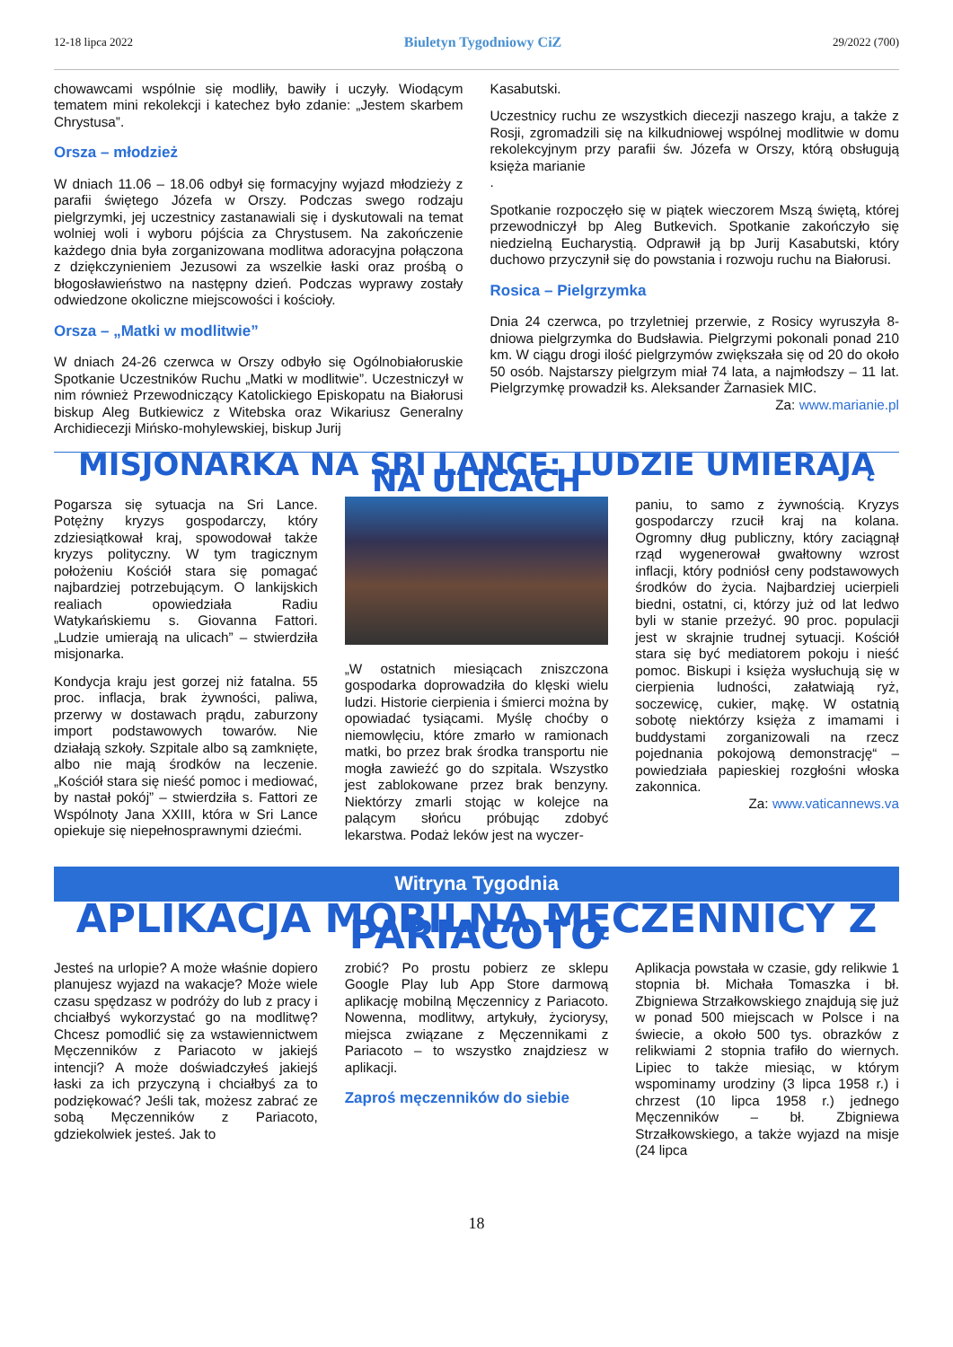12-18 lipca 2022 Biuletyn Tygodniowy CiZ 29/2022 (700)
chowawcami wspólnie się modliły, bawiły i uczyły. Wiodącym tematem mini rekolekcji i katechez było zdanie: „Jestem skarbem Chrystusa”.
Orsza – młodzież
W dniach 11.06 – 18.06 odbył się formacyjny wyjazd młodzieży z parafii świętego Józefa w Orszy. Podczas swego rodzaju pielgrzymki, jej uczestnicy zastanawiali się i dyskutowali na temat wolniej woli i wyboru pójścia za Chrystusem. Na zakończenie każdego dnia była zorganizowana modlitwa adoracyjna połączona z dziękczynieniem Jezusowi za wszelkie łaski oraz prośbą o błogosławieństwo na następny dzień. Podczas wyprawy zostały odwiedzone okoliczne miejscowości i kościoły.
Orsza – „Matki w modlitwie”
W dniach 24-26 czerwca w Orszy odbyło się Ogólnobiałoruskie Spotkanie Uczestników Ruchu „Matki w modlitwie”. Uczestniczył w nim również Przewodniczący Katolickiego Episkopatu na Białorusi biskup Aleg Butkiewicz z Witebska oraz Wikariusz Generalny Archidiecezji Mińsko-mohylewskiej, biskup Jurij
Kasabutski.
Uczestnicy ruchu ze wszystkich diecezji naszego kraju, a także z Rosji, zgromadzili się na kilkudniowej wspólnej modlitwie w domu rekolekcyjnym przy parafii św. Józefa w Orszy, którą obsługują księża marianie
.
Spotkanie rozpoczęło się w piątek wieczorem Mszą świętą, której przewodniczył bp Aleg Butkevich. Spotkanie zakończyło się niedzielną Eucharystią. Odprawił ją bp Jurij Kasabutski, który duchowo przyczynił się do powstania i rozwoju ruchu na Białorusi.
Rosica – Pielgrzymka
Dnia 24 czerwca, po trzyletniej przerwie, z Rosicy wyruszyła 8-dniowa pielgrzymka do Budsławia. Pielgrzymi pokonali ponad 210 km. W ciągu drogi ilość pielgrzymów zwiększała się od 20 do około 50 osób. Najstarszy pielgrzym miał 74 lata, a najmłodszy – 11 lat. Pielgrzymkę prowadził ks. Aleksander Żarnasiek MIC. Za: www.marianie.pl
MISJONARKA NA SRI LANCE: LUDZIE UMIERAJĄ NA ULICACH
Pogarsza się sytuacja na Sri Lance. Potężny kryzys gospodarczy, który zdziesiątkował kraj, spowodował także kryzys polityczny. W tym tragicznym położeniu Kościół stara się pomagać najbardziej potrzebującym. O lankijskich realiach opowiedziała Radiu Watykańskiemu s. Giovanna Fattori. „Ludzie umierają na ulicach” – stwierdziła misjonarka.
Kondycja kraju jest gorzej niż fatalna. 55 proc. inflacja, brak żywności, paliwa, przerwy w dostawach prądu, zaburzony import podstawowych towarów. Nie działają szkoły. Szpitale albo są zamknięte, albo nie mają środków na leczenie. „Kościół stara się nieść pomoc i mediować, by nastał pokój” – stwierdziła s. Fattori ze Wspólnoty Jana XXIII, która w Sri Lance opiekuje się niepełnosprawnymi dziećmi.
„W ostatnich miesiącach zniszczona gospodarka doprowadziła do klęski wielu ludzi. Historie cierpienia i śmierci można by opowiadać tysiącami. Myślę choćby o niemowlęciu, które zmarło w ramionach matki, bo przez brak środka transportu nie mogła zawieźć go do szpitala. Wszystko jest zablokowane przez brak benzyny. Niektórzy zmarli stojąc w kolejce na palącym słońcu próbując zdobyć lekarstwa. Podaż leków jest na wyczer-
paniu, to samo z żywnością. Kryzys gospodarczy rzucił kraj na kolana. Ogromny dług publiczny, który zaciągnął rząd wygenerował gwałtowny wzrost inflacji, który podniósł ceny podstawowych środków do życia. Najbardziej ucierpieli biedni, ostatni, ci, którzy już od lat ledwo byli w stanie przeżyć. 90 proc. populacji jest w skrajnie trudnej sytuacji. Kościół stara się być mediatorem pokoju i nieść pomoc. Biskupi i księża wysłuchują się w cierpienia ludności, załatwiają ryż, soczewicę, cukier, mąkę. W ostatnią sobotę niektórzy księża z imamami i buddystami zorganizowali na rzecz pojednania pokojową demonstrację“ – powiedziała papieskiej rozgłośni włoska zakonnica.
Za: www.vaticannews.va
Witryna Tygodnia
APLIKACJA MOBILNA MĘCZENNICY Z PARIACOTO
Jesteś na urlopie? A może właśnie dopiero planujesz wyjazd na wakacje? Może wiele czasu spędzasz w podróży do lub z pracy i chciałbyś wykorzystać go na modlitwę? Chcesz pomodlić się za wstawiennictwem Męczenników z Pariacoto w jakiejś intencji? A może doświadczyłeś jakiejś łaski za ich przyczyną i chciałbyś za to podziękować? Jeśli tak, możesz zabrać ze sobą Męczenników z Pariacoto, gdziekolwiek jesteś. Jak to
zrobić? Po prostu pobierz ze sklepu Google Play lub App Store darmową aplikację mobilną Męczennicy z Pariacoto. Nowenna, modlitwy, artykuły, życiorysy, miejsca związane z Męczennikami z Pariacoto – to wszystko znajdziesz w aplikacji.
Zaproś męczenników do siebie
Aplikacja powstała w czasie, gdy relikwie 1 stopnia bł. Michała Tomaszka i bł. Zbigniewa Strzałkowskiego znajdują się już w ponad 500 miejscach w Polsce i na świecie, a około 500 tys. obrazków z relikwiami 2 stopnia trafiło do wiernych. Lipiec to także miesiąc, w którym wspominamy urodziny (3 lipca 1958 r.) i chrzest (10 lipca 1958 r.) jednego Męczenników – bł. Zbigniewa Strzałkowskiego, a także wyjazd na misje (24 lipca
18